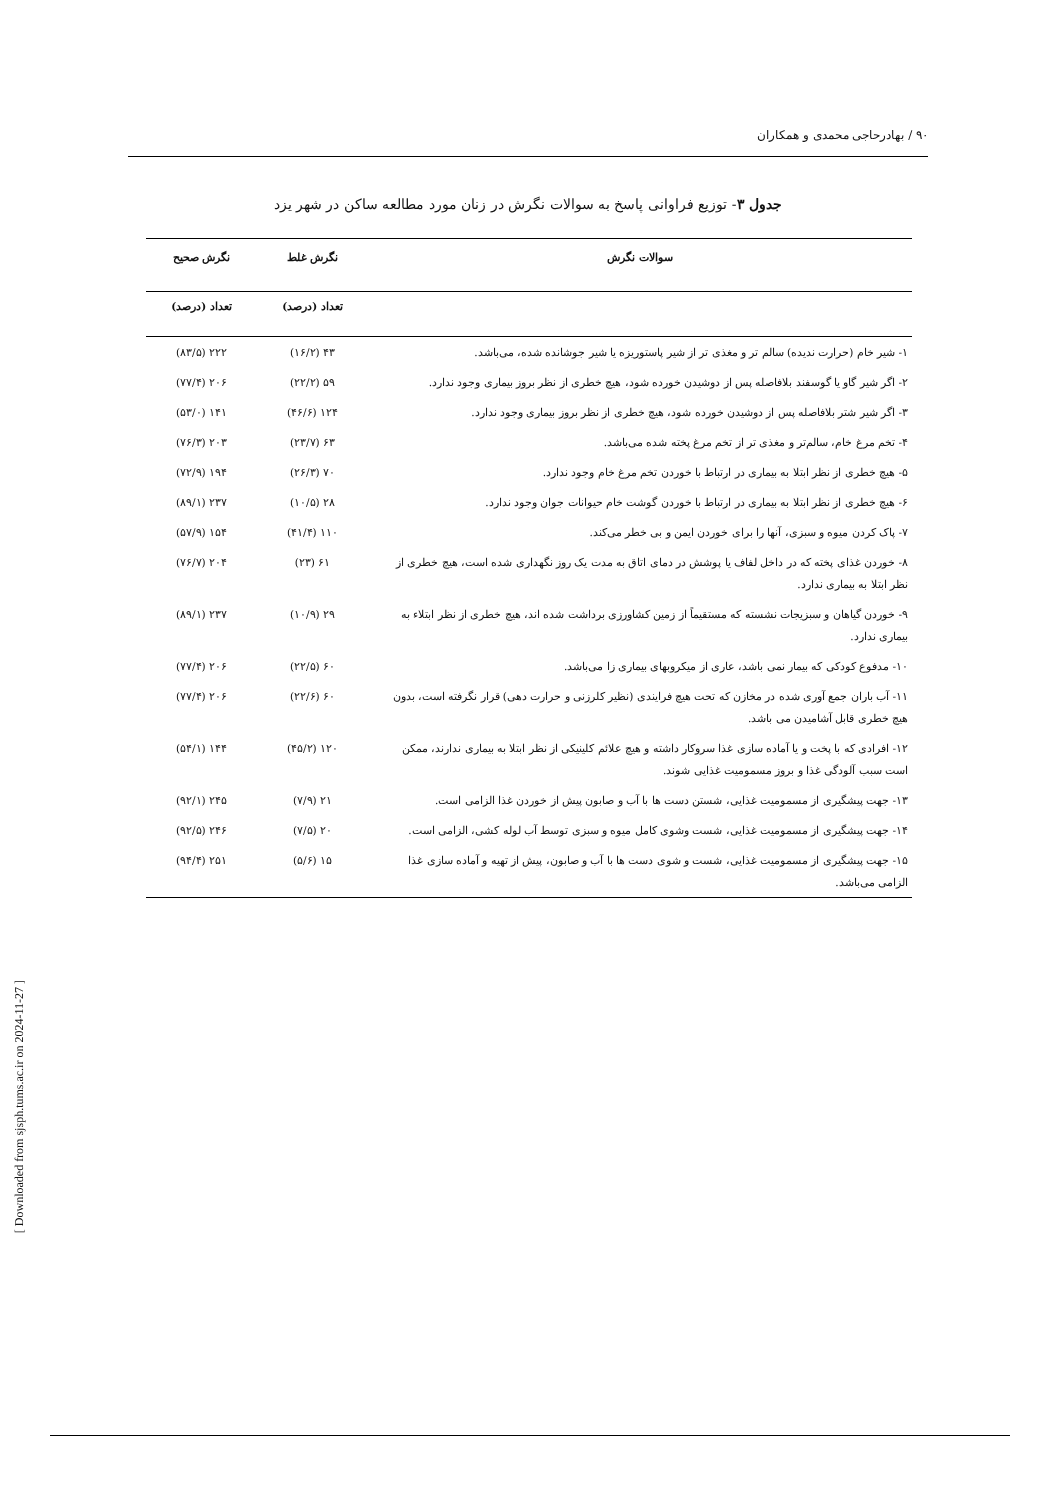۹۰ / بهادرحاجی محمدی و همکاران
جدول ۳- توزیع فراوانی پاسخ به سوالات نگرش در زنان مورد مطالعه ساکن در شهر یزد
| سوالات نگرش | نگرش غلط | نگرش صحیح |
| --- | --- | --- |
| | تعداد (درصد) | تعداد (درصد) |
| ۱- شیر خام (حرارت ندیده) سالم تر و مغذی تر از شیر پاستوریزه یا شیر جوشانده شده، می‌باشد. | ۴۳ (۱۶/۲) | ۲۲۲ (۸۳/۵) |
| ۲- اگر شیر گاو یا گوسفند بلافاصله پس از دوشیدن خورده شود، هیچ خطری از نظر بروز بیماری وجود ندارد. | ۵۹ (۲۲/۲) | ۲۰۶ (۷۷/۴) |
| ۳- اگر شیر شتر بلافاصله پس از دوشیدن خورده شود، هیچ خطری از نظر بروز بیماری وجود ندارد. | ۱۲۴ (۴۶/۶) | ۱۴۱ (۵۳/۰) |
| ۴- تخم مرغ خام، سالم‌تر و مغذی تر از تخم مرغ پخته شده می‌باشد. | ۶۳ (۲۳/۷) | ۲۰۳ (۷۶/۳) |
| ۵- هیچ خطری از نظر ابتلا به بیماری در ارتباط با خوردن تخم مرغ خام وجود ندارد. | ۷۰ (۲۶/۳) | ۱۹۴ (۷۲/۹) |
| ۶- هیچ خطری از نظر ابتلا به بیماری در ارتباط با خوردن گوشت خام حیوانات جوان وجود ندارد. | ۲۸ (۱۰/۵) | ۲۳۷ (۸۹/۱) |
| ۷- پاک کردن میوه و سبزی، آنها را برای خوردن ایمن و بی خطر می‌کند. | ۱۱۰ (۴۱/۴) | ۱۵۴ (۵۷/۹) |
| ۸- خوردن غذای پخته که در داخل لفاف یا پوشش در دمای اتاق به مدت یک روز نگهداری شده است، هیچ خطری از نظر ابتلا به بیماری ندارد. | ۶۱ (۲۳) | ۲۰۴ (۷۶/۷) |
| ۹- خوردن گیاهان و سبزیجات نشسته که مستقیماً از زمین کشاورزی برداشت شده اند، هیچ خطری از نظر ابتلاء به بیماری ندارد. | ۲۹ (۱۰/۹) | ۲۳۷ (۸۹/۱) |
| ۱۰- مدفوع کودکی که بیمار نمی باشد، عاری از میکروبهای بیماری زا می‌باشد. | ۶۰ (۲۲/۵) | ۲۰۶ (۷۷/۴) |
| ۱۱- آب باران جمع آوری شده در مخازن که تحت هیچ فرایندی (نظیر کلرزنی و حرارت دهی) قرار نگرفته است، بدون هیچ خطری قابل آشامیدن می باشد. | ۶۰ (۲۲/۶) | ۲۰۶ (۷۷/۴) |
| ۱۲- افرادی که با پخت و یا آماده سازی غذا سروکار داشته و هیچ علائم کلینیکی از نظر ابتلا به بیماری ندارند، ممکن است سبب آلودگی غذا و بروز مسمومیت غذایی شوند. | ۱۲۰ (۴۵/۲) | ۱۴۴ (۵۴/۱) |
| ۱۳- جهت پیشگیری از مسمومیت غذایی، شستن دست ها با آب و صابون پیش از خوردن غذا الزامی است. | ۲۱ (۷/۹) | ۲۴۵ (۹۲/۱) |
| ۱۴- جهت پیشگیری از مسمومیت غذایی، شست وشوی کامل میوه و سبزی توسط آب لوله کشی، الزامی است. | ۲۰ (۷/۵) | ۲۴۶ (۹۲/۵) |
| ۱۵- جهت پیشگیری از مسمومیت غذایی، شست و شوی دست ها با آب و صابون، پیش از تهیه و آماده سازی غذا الزامی می‌باشد. | ۱۵ (۵/۶) | ۲۵۱ (۹۴/۴) |
[ Downloaded from sjsph.tums.ac.ir on 2024-11-27 ]